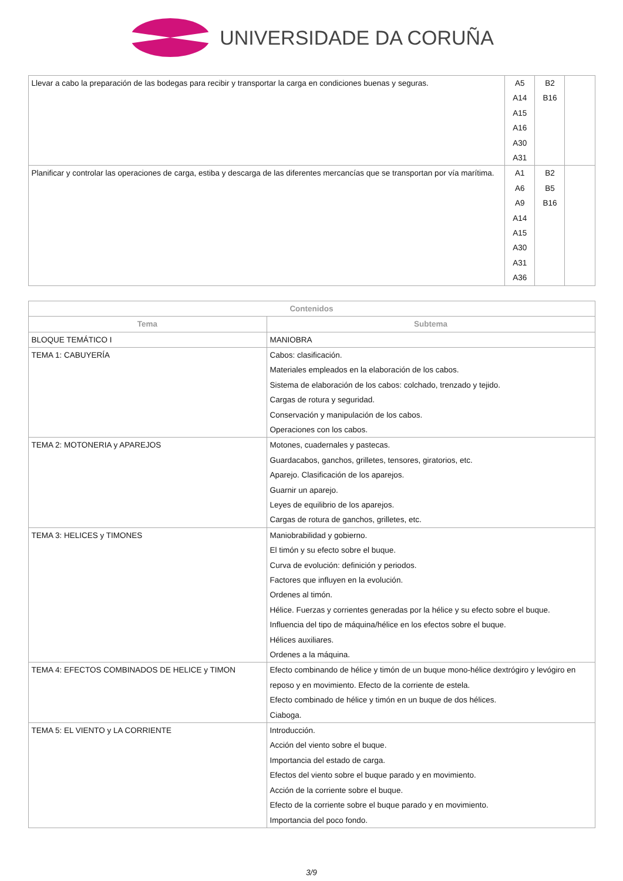UNIVERSIDADE DA CORUÑA
| Llevar a cabo la preparación de las bodegas para recibir y transportar la carga en condiciones buenas y seguras. | A5 A14 A15 A16 A30 A31 | B2 B16 | |
| Planificar y controlar las operaciones de carga, estiba y descarga de las diferentes mercancías que se transportan por vía marítima. | A1 A6 A9 A14 A15 A30 A31 A36 | B2 B5 B16 | |
| Contenidos | |
| --- | --- |
| Tema | Subtema |
| BLOQUE TEMÁTICO I | MANIOBRA |
| TEMA 1: CABUYERÍA | Cabos: clasificación. Materiales empleados en la elaboración de los cabos. Sistema de elaboración de los cabos: colchado, trenzado y tejido. Cargas de rotura y seguridad. Conservación y manipulación de los cabos. Operaciones con los cabos. |
| TEMA 2: MOTONERIA y APAREJOS | Motones, cuadernales y pastecas. Guardacabos, ganchos, grilletes, tensores, giratorios, etc. Aparejo. Clasificación de los aparejos. Guarnir un aparejo. Leyes de equilibrio de los aparejos. Cargas de rotura de ganchos, grilletes, etc. |
| TEMA 3: HELICES y TIMONES | Maniobrabilidad y gobierno. El timón y su efecto sobre el buque. Curva de evolución: definición y periodos. Factores que influyen en la evolución. Ordenes al timón. Hélice. Fuerzas y corrientes generadas por la hélice y su efecto sobre el buque. Influencia del tipo de máquina/hélice en los efectos sobre el buque. Hélices auxiliares. Ordenes a la máquina. |
| TEMA 4: EFECTOS COMBINADOS DE HELICE y TIMON | Efecto combinando de hélice y timón de un buque mono-hélice dextrógiro y levógiro en reposo y en movimiento. Efecto de la corriente de estela. Efecto combinado de hélice y timón en un buque de dos hélices. Ciaboga. |
| TEMA 5: EL VIENTO y LA CORRIENTE | Introducción. Acción del viento sobre el buque. Importancia del estado de carga. Efectos del viento sobre el buque parado y en movimiento. Acción de la corriente sobre el buque. Efecto de la corriente sobre el buque parado y en movimiento. Importancia del poco fondo. |
3/9